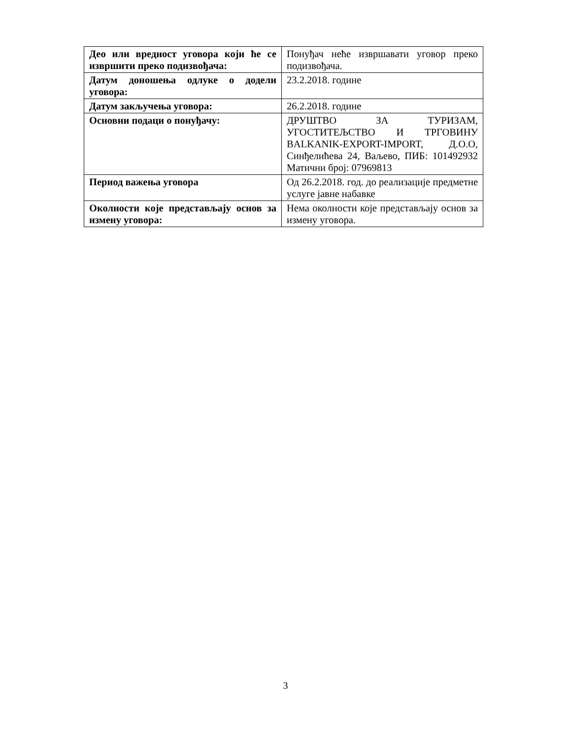| Део или вредност уговора који ће се извршити преко подизвођача: | Понуђач неће извршавати уговор преко подизвођача. |
| Датум доношења одлуке о додели уговора: | 23.2.2018. године |
| Датум закључења уговора: | 26.2.2018. године |
| Основни подаци о понуђачу: | ДРУШТВО ЗА ТУРИЗАМ, УГОСТИТЕЉСТВО И ТРГОВИНУ BALKANIK-EXPORT-IMPORT, Д.О.О, Синђелићева 24, Ваљево, ПИБ: 101492932 Матични број: 07969813 |
| Период важења уговора | Од 26.2.2018. год. до реализације предметне услуге јавне набавке |
| Околности које представљају основ за измену уговора: | Нема околности које представљају основ за измену уговора. |
3